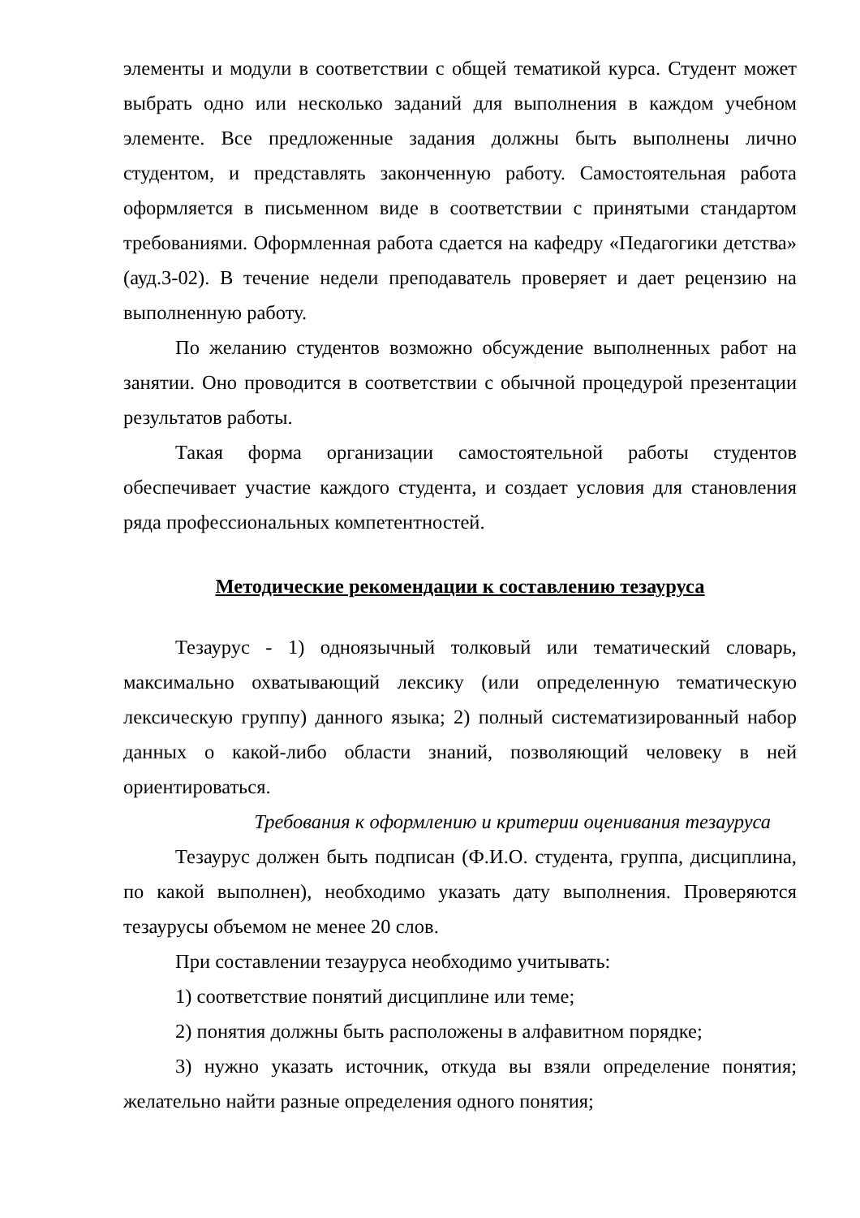элементы и модули в соответствии с общей тематикой курса. Студент может выбрать одно или несколько заданий для выполнения в каждом учебном элементе. Все предложенные задания должны быть выполнены лично студентом, и представлять законченную работу. Самостоятельная работа оформляется в письменном виде в соответствии с принятыми стандартом требованиями. Оформленная работа сдается на кафедру «Педагогики детства» (ауд.3-02). В течение недели преподаватель проверяет и дает рецензию на выполненную работу.
По желанию студентов возможно обсуждение выполненных работ на занятии. Оно проводится в соответствии с обычной процедурой презентации результатов работы.
Такая форма организации самостоятельной работы студентов обеспечивает участие каждого студента, и создает условия для становления ряда профессиональных компетентностей.
Методические рекомендации к составлению тезауруса
Тезаурус - 1) одноязычный толковый или тематический словарь, максимально охватывающий лексику (или определенную тематическую лексическую группу) данного языка; 2) полный систематизированный набор данных о какой-либо области знаний, позволяющий человеку в ней ориентироваться.
Требования к оформлению и критерии оценивания тезауруса
Тезаурус должен быть подписан (Ф.И.О. студента, группа, дисциплина, по какой выполнен), необходимо указать дату выполнения. Проверяются тезаурусы объемом не менее 20 слов.
При составлении тезауруса необходимо учитывать:
1) соответствие понятий дисциплине или теме;
2) понятия должны быть расположены в алфавитном порядке;
3) нужно указать источник, откуда вы взяли определение понятия; желательно найти разные определения одного понятия;